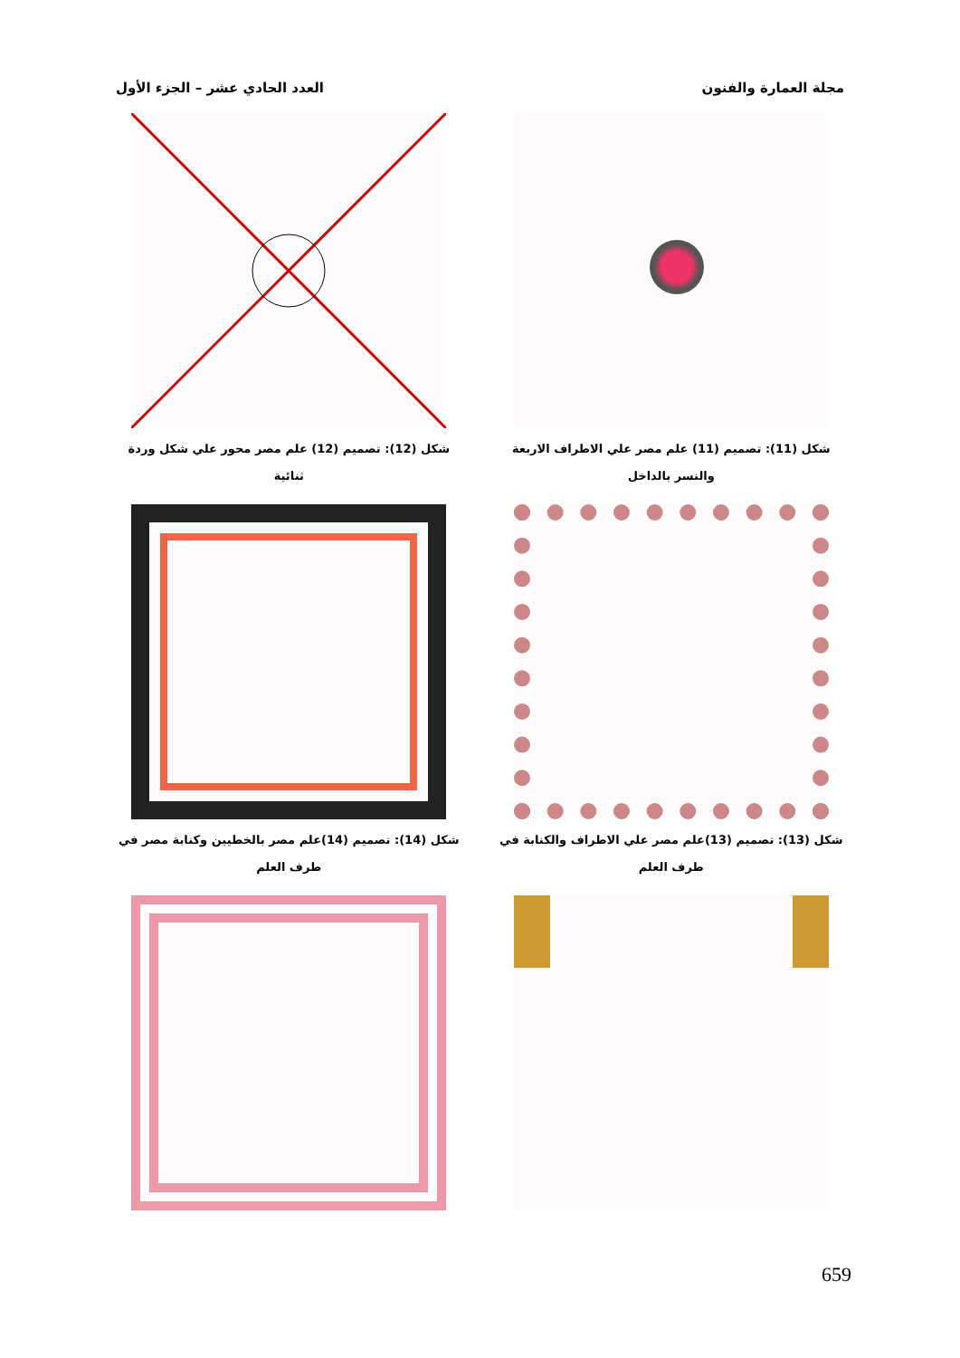مجلة العمارة والفنون العدد الحادي عشر – الجزء الأول
شكل (11): تصميم (11) علم مصر علي الاطراف الاربعة والنسر بالداخل
شكل (12): تصميم (12) علم مصر محور علي شكل وردة ثنائية
شكل (13): تصميم (13)علم مصر علي الاطراف والكنابة في طرف العلم
شكل (14): تصميم (14)علم مصر بالخطيين وكنابة مصر في طرف العلم
659